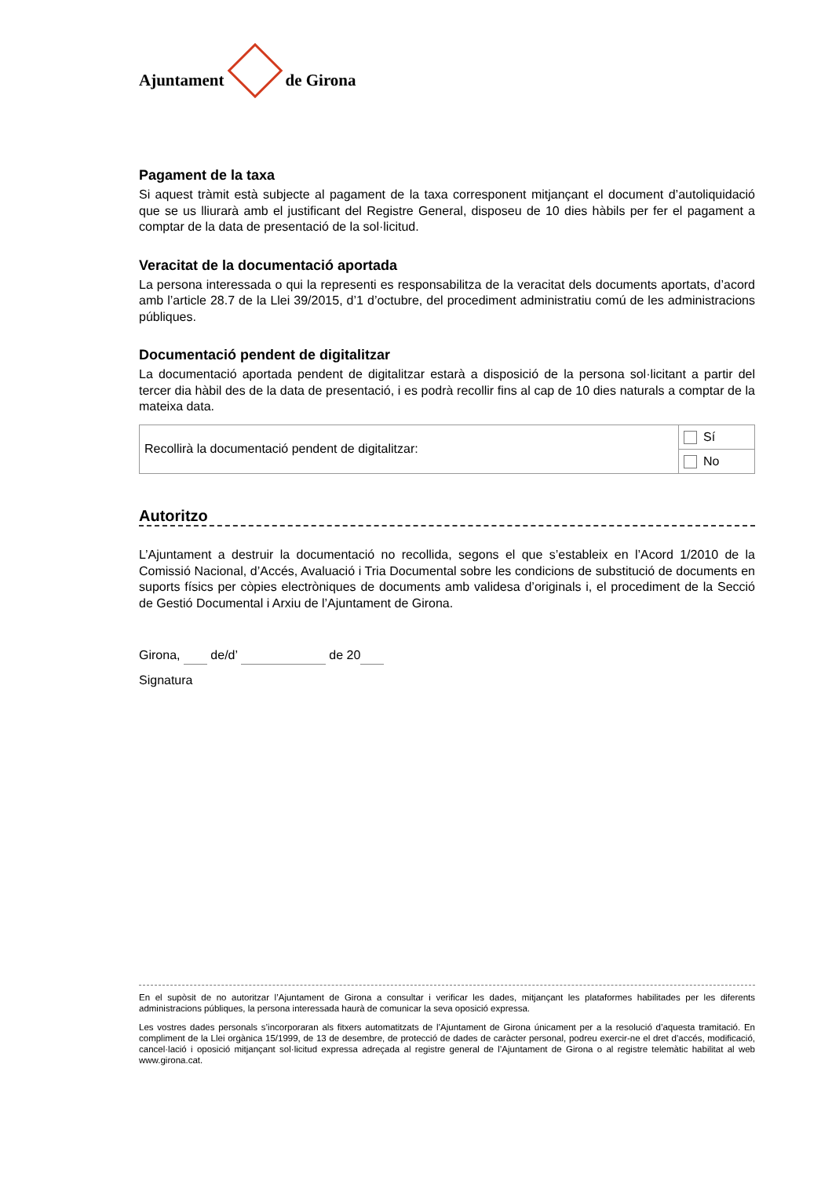Ajuntament de Girona
Pagament de la taxa
Si aquest tràmit està subjecte al pagament de la taxa corresponent mitjançant el document d’autoliquidació que se us lliurarà amb el justificant del Registre General, disposeu de 10 dies hàbils per fer el pagament a comptar de la data de presentació de la sol·licitud.
Veracitat de la documentació aportada
La persona interessada o qui la representi es responsabilitza de la veracitat dels documents aportats, d’acord amb l’article 28.7 de la Llei 39/2015, d’1 d’octubre, del procediment administratiu comú de les administracions públiques.
Documentació pendent de digitalitzar
La documentació aportada pendent de digitalitzar estarà a disposició de la persona sol·licitant a partir del tercer dia hàbil des de la data de presentació, i es podrà recollir fins al cap de 10 dies naturals a comptar de la mateixa data.
| Recollirà la documentació pendent de digitalitzar: | Sí |
| | No |
Autoritzo
L’Ajuntament a destruir la documentació no recollida, segons el que s’estableix en l’Acord 1/2010 de la Comissió Nacional, d’Accés, Avaluació i Tria Documental sobre les condicions de substitució de documents en suports físics per còpies electròniques de documents amb validesa d’originals i, el procediment de la Secció de Gestió Documental i Arxiu de l’Ajuntament de Girona.
Girona, de/d’ de 20
Signatura
En el supòsit de no autoritzar l’Ajuntament de Girona a consultar i verificar les dades, mitjançant les plataformes habilitades per les diferents administracions públiques, la persona interessada haurà de comunicar la seva oposició expressa.
Les vostres dades personals s’incorporaran als fitxers automatitzats de l’Ajuntament de Girona únicament per a la resolució d’aquesta tramitació. En compliment de la Llei orgànica 15/1999, de 13 de desembre, de protecció de dades de caràcter personal, podreu exercir-ne el dret d’accés, modificació, cancel·lació i oposició mitjançant sol·licitud expressa adreçada al registre general de l’Ajuntament de Girona o al registre telemàtic habilitat al web www.girona.cat.